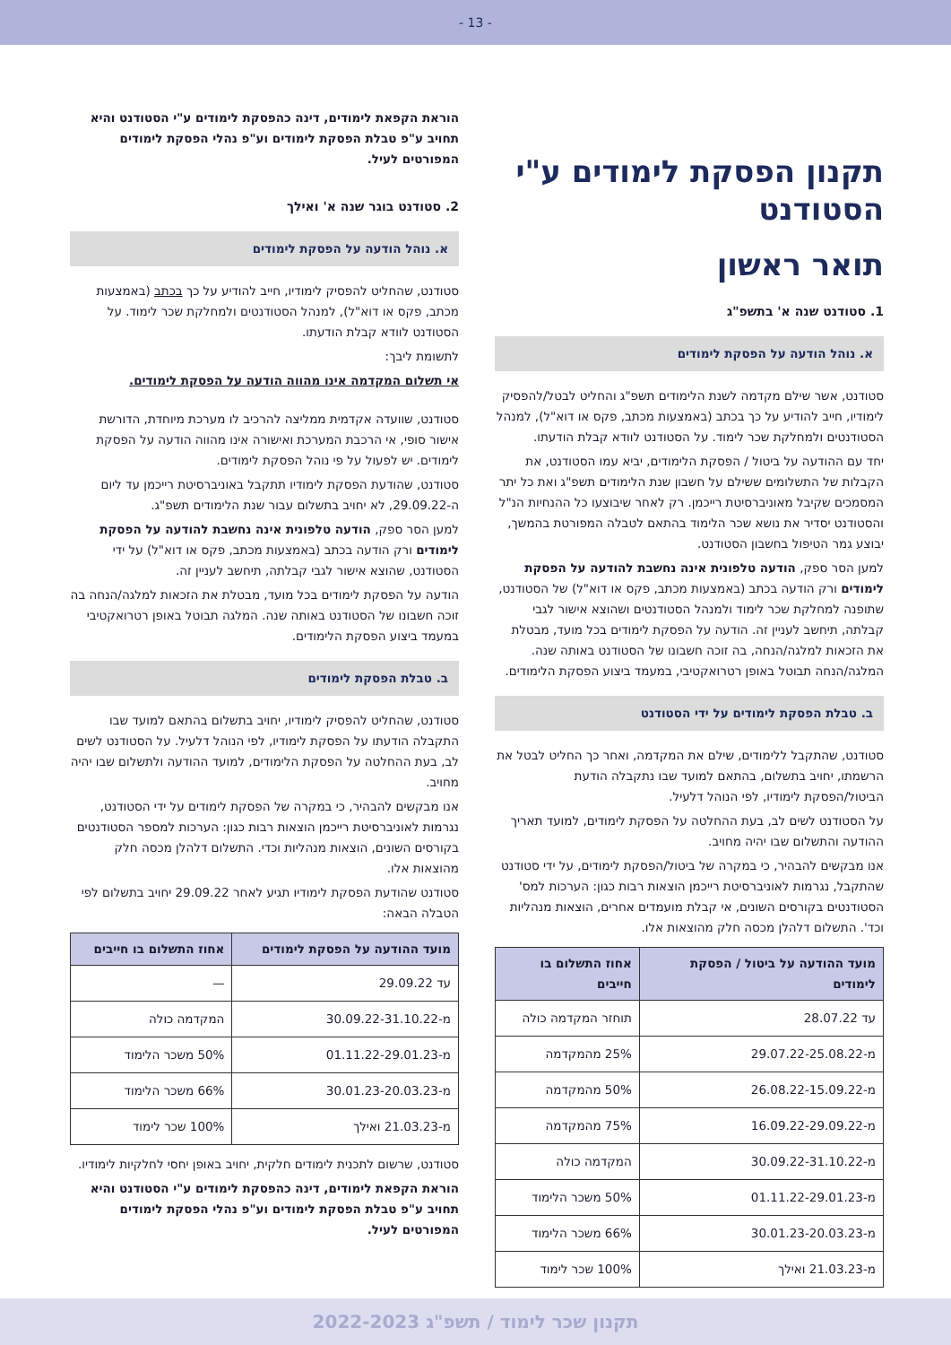- 13 -
תקנון הפסקת לימודים ע"י הסטודנט
תואר ראשון
1. סטודנט שנה א' בתשפ"ג
א. נוהל הודעה על הפסקת לימודים
סטודנט, אשר שילם מקדמה לשנת הלימודים תשפ"ג והחליט לבטל/להפסיק לימודיו, חייב להודיע על כך בכתב (באמצעות מכתב, פקס או דוא"ל), למנהל הסטודנטים ולמחלקת שכר לימוד. על הסטודנט לוודא קבלת הודעתו.
יחד עם ההודעה על ביטול / הפסקת הלימודים, יביא עמו הסטודנט, את הקבלות של התשלומים ששילם על חשבון שנת הלימודים תשפ"ג ואת כל יתר המסמכים שקיבל מאוניברסיטת רייכמן. רק לאחר שיבוצעו כל ההנחיות הנ"ל והסטודנט יסדיר את נושא שכר הלימוד בהתאם לטבלה המפורטת בהמשך, יבוצע גמר הטיפול בחשבון הסטודנט.
למען הסר ספק, הודעה טלפונית אינה נחשבת להודעה על הפסקת לימודים ורק הודעה בכתב (באמצעות מכתב, פקס או דוא"ל) של הסטודנט, שתופנה למחלקת שכר לימוד ולמנהל הסטודנטים ושהוצא אישור לגבי קבלתה, תיחשב לעניין זה. הודעה על הפסקת לימודים בכל מועד, מבטלת את הזכאות למלגה/הנחה, בה זוכה חשבונו של הסטודנט באותה שנה. המלגה/הנחה תבוטל באופן רטרואקטיבי, במעמד ביצוע הפסקת הלימודים.
ב. טבלת הפסקת לימודים על ידי הסטודנט
סטודנט, שהתקבל ללימודים, שילם את המקדמה, ואחר כך החליט לבטל את הרשמתו, יחויב בתשלום, בהתאם למועד שבו נתקבלה הודעת הביטול/הפסקת לימודיו, לפי הנוהל דלעיל.
על הסטודנט לשים לב, בעת ההחלטה על הפסקת לימודים, למועד תאריך ההודעה והתשלום שבו יהיה מחויב.
אנו מבקשים להבהיר, כי במקרה של ביטול/הפסקת לימודים, על ידי סטודנט שהתקבל, נגרמות לאוניברסיטת רייכמן הוצאות רבות כגון: הערכות למס' הסטודנטים בקורסים השונים, אי קבלת מועמדים אחרים, הוצאות מנהליות וכד'. התשלום דלהלן מכסה חלק מהוצאות אלו.
| מועד ההודעה על ביטול / הפסקת לימודים | אחוז התשלום בו חייבים |
| --- | --- |
| עד 28.07.22 | תוחזר המקדמה כולה |
| מ-29.07.22-25.08.22 | 25% מהמקדמה |
| מ-26.08.22-15.09.22 | 50% מהמקדמה |
| מ-16.09.22-29.09.22 | 75% מהמקדמה |
| מ-30.09.22-31.10.22 | המקדמה כולה |
| מ-01.11.22-29.01.23 | 50% משכר הלימוד |
| מ-30.01.23-20.03.23 | 66% משכר הלימוד |
| מ-21.03.23 ואילך | 100% שכר לימוד |
הוראת הקפאת לימודים, דינה כהפסקת לימודים ע"י הסטודנט והיא תחויב ע"פ טבלת הפסקת לימודים וע"פ נהלי הפסקת לימודים המפורטים לעיל.
2. סטודנט בוגר שנה א' ואילך
א. נוהל הודעה על הפסקת לימודים
סטודנט, שהחליט להפסיק לימודיו, חייב להודיע על כך בכתב (באמצעות מכתב, פקס או דוא"ל), למנהל הסטודנטים ולמחלקת שכר לימוד. על הסטודנט לוודא קבלת הודעתו.
לתשומת ליבך:
אי תשלום המקדמה אינו מהווה הודעה על הפסקת לימודים.
סטודנט, שוועדה אקדמית ממליצה להרכיב לו מערכת מיוחדת, הדורשת אישור סופי, אי הרכבת המערכת ואישורה אינו מהווה הודעה על הפסקת לימודים. יש לפעול על פי נוהל הפסקת לימודים.
סטודנט, שהודעת הפסקת לימודיו תתקבל באוניברסיטת רייכמן עד ליום ה-29.09.22, לא יחויב בתשלום עבור שנת הלימודים תשפ"ג.
למען הסר ספק, הודעה טלפונית אינה נחשבת להודעה על הפסקת לימודים ורק הודעה בכתב (באמצעות מכתב, פקס או דוא"ל) על ידי הסטודנט, שהוצא אישור לגבי קבלתה, תיחשב לעניין זה.
הודעה על הפסקת לימודים בכל מועד, מבטלת את הזכאות למלגה/הנחה בה זוכה חשבונו של הסטודנט באותה שנה. המלגה תבוטל באופן רטרואקטיבי במעמד ביצוע הפסקת הלימודים.
ב. טבלת הפסקת לימודים
סטודנט, שהחליט להפסיק לימודיו, יחויב בתשלום בהתאם למועד שבו התקבלה הודעתו על הפסקת לימודיו, לפי הנוהל דלעיל. על הסטודנט לשים לב, בעת ההחלטה על הפסקת הלימודים, למועד ההודעה ולתשלום שבו יהיה מחויב.
אנו מבקשים להבהיר, כי במקרה של הפסקת לימודים על ידי הסטודנט, נגרמות לאוניברסיטת רייכמן הוצאות רבות כגון: הערכות למספר הסטודנטים בקורסים השונים, הוצאות מנהליות וכדי. התשלום דלהלן מכסה חלק מהוצאות אלו.
סטודנט שהודעת הפסקת לימודיו תגיע לאחר 29.09.22 יחויב בתשלום לפי הטבלה הבאה:
| מועד ההודעה על הפסקת לימודים | אחוז התשלום בו חייבים |
| --- | --- |
| עד 29.09.22 | — |
| מ-30.09.22-31.10.22 | המקדמה כולה |
| מ-01.11.22-29.01.23 | 50% משכר הלימוד |
| מ-30.01.23-20.03.23 | 66% משכר הלימוד |
| מ-21.03.23 ואילך | 100% שכר לימוד |
סטודנט, שרשום לתכנית לימודים חלקית, יחויב באופן יחסי לחלקיות לימודיו.
הוראת הקפאת לימודים, דינה כהפסקת לימודים ע"י הסטודנט והיא תחויב ע"פ טבלת הפסקת לימודים וע"פ נהלי הפסקת לימודים המפורטים לעיל.
תקנון שכר לימוד / תשפ"ג 2022-2023